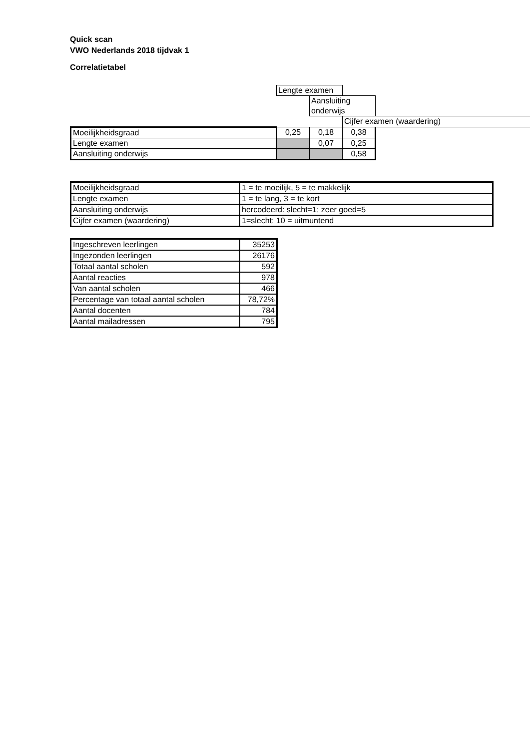Quick scan
VWO Nederlands 2018 tijdvak 1
Correlatietabel
| | Lengte examen | | | |
| | | Aansluiting onderwijs | | |
| | | | Cijfer examen (waardering) | |
| Moeilijkheidsgraad | 0,25 | 0,18 | 0,38 | |
| Lengte examen | | 0,07 | 0,25 | |
| Aansluiting onderwijs | | | 0,58 | |
| Moeilijkheidsgraad | 1 = te moeilijk, 5 = te makkelijk |
| Lengte examen | 1 = te lang, 3 = te kort |
| Aansluiting onderwijs | hercodeerd: slecht=1; zeer goed=5 |
| Cijfer examen (waardering) | 1=slecht; 10 = uitmuntend |
| Ingeschreven leerlingen | 35253 |
| Ingezonden leerlingen | 26176 |
| Totaal aantal scholen | 592 |
| Aantal reacties | 978 |
| Van aantal scholen | 466 |
| Percentage van totaal aantal scholen | 78,72% |
| Aantal docenten | 784 |
| Aantal mailadressen | 795 |